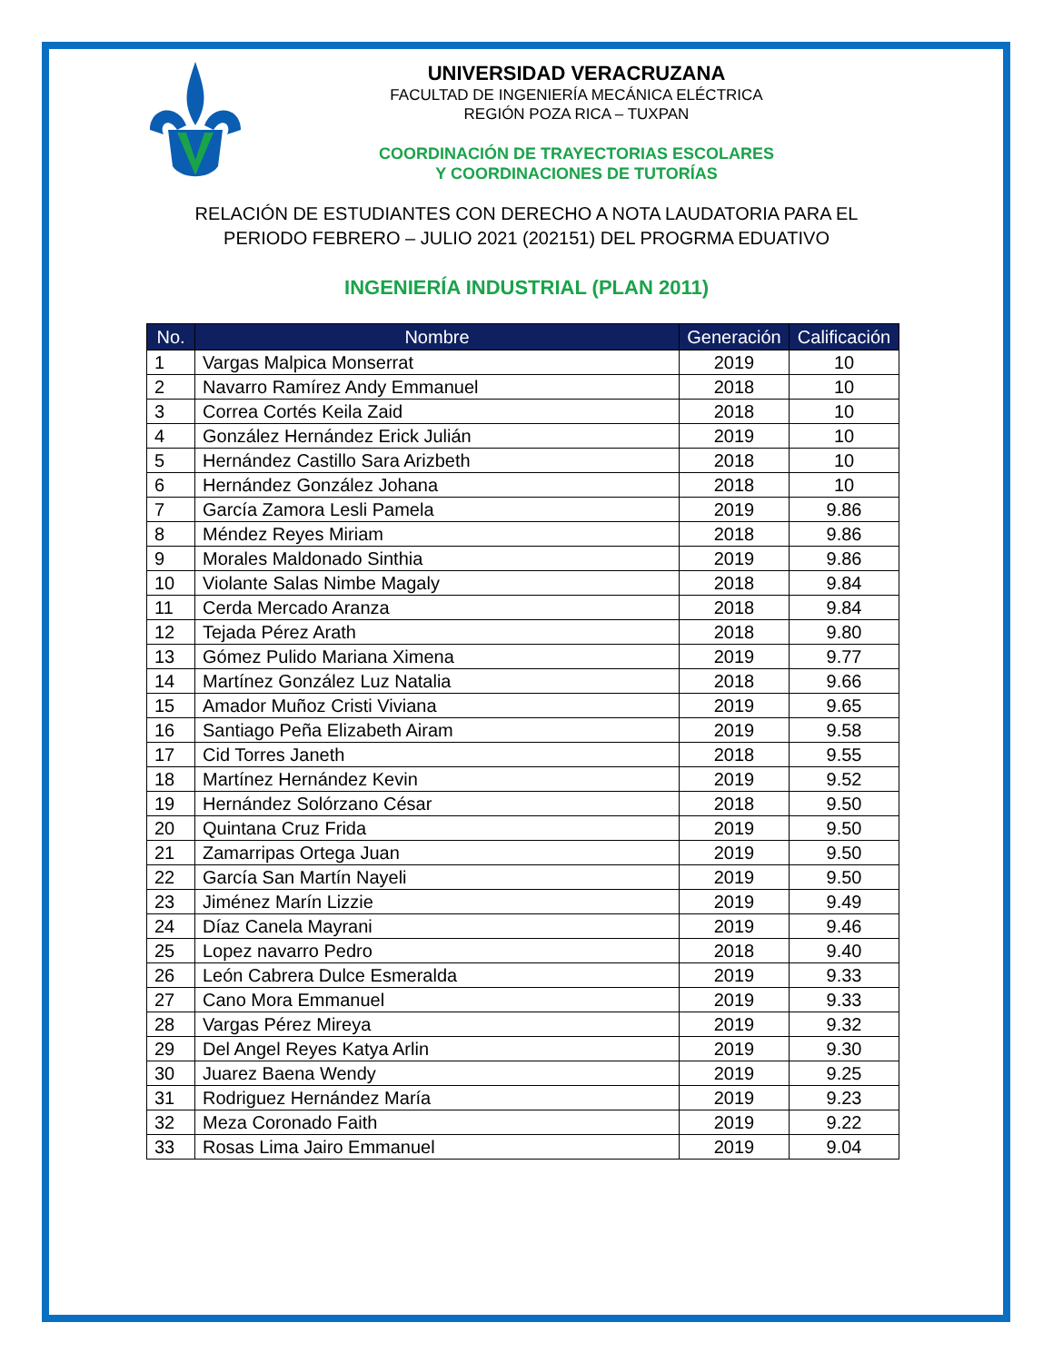UNIVERSIDAD VERACRUZANA
FACULTAD DE INGENIERÍA MECÁNICA ELÉCTRICA
REGIÓN POZA RICA – TUXPAN
COORDINACIÓN DE TRAYECTORIAS ESCOLARES
Y COORDINACIONES DE TUTORÍAS
RELACIÓN DE ESTUDIANTES CON DERECHO A NOTA LAUDATORIA PARA EL
PERIODO FEBRERO – JULIO 2021 (202151) DEL PROGRMA EDUATIVO
INGENIERÍA INDUSTRIAL (PLAN 2011)
| No. | Nombre | Generación | Calificación |
| --- | --- | --- | --- |
| 1 | Vargas Malpica Monserrat | 2019 | 10 |
| 2 | Navarro Ramírez Andy Emmanuel | 2018 | 10 |
| 3 | Correa Cortés Keila Zaid | 2018 | 10 |
| 4 | González Hernández Erick Julián | 2019 | 10 |
| 5 | Hernández Castillo Sara Arizbeth | 2018 | 10 |
| 6 | Hernández González Johana | 2018 | 10 |
| 7 | García Zamora Lesli Pamela | 2019 | 9.86 |
| 8 | Méndez Reyes Miriam | 2018 | 9.86 |
| 9 | Morales Maldonado Sinthia | 2019 | 9.86 |
| 10 | Violante Salas Nimbe Magaly | 2018 | 9.84 |
| 11 | Cerda Mercado Aranza | 2018 | 9.84 |
| 12 | Tejada Pérez Arath | 2018 | 9.80 |
| 13 | Gómez Pulido Mariana Ximena | 2019 | 9.77 |
| 14 | Martínez González Luz Natalia | 2018 | 9.66 |
| 15 | Amador Muñoz Cristi Viviana | 2019 | 9.65 |
| 16 | Santiago Peña Elizabeth Airam | 2019 | 9.58 |
| 17 | Cid Torres Janeth | 2018 | 9.55 |
| 18 | Martínez Hernández Kevin | 2019 | 9.52 |
| 19 | Hernández Solórzano César | 2018 | 9.50 |
| 20 | Quintana Cruz Frida | 2019 | 9.50 |
| 21 | Zamarripas Ortega Juan | 2019 | 9.50 |
| 22 | García San Martín Nayeli | 2019 | 9.50 |
| 23 | Jiménez Marín Lizzie | 2019 | 9.49 |
| 24 | Díaz Canela Mayrani | 2019 | 9.46 |
| 25 | Lopez navarro Pedro | 2018 | 9.40 |
| 26 | León Cabrera Dulce Esmeralda | 2019 | 9.33 |
| 27 | Cano Mora Emmanuel | 2019 | 9.33 |
| 28 | Vargas Pérez Mireya | 2019 | 9.32 |
| 29 | Del Angel Reyes Katya Arlin | 2019 | 9.30 |
| 30 | Juarez Baena Wendy | 2019 | 9.25 |
| 31 | Rodriguez Hernández María | 2019 | 9.23 |
| 32 | Meza Coronado Faith | 2019 | 9.22 |
| 33 | Rosas Lima Jairo Emmanuel | 2019 | 9.04 |